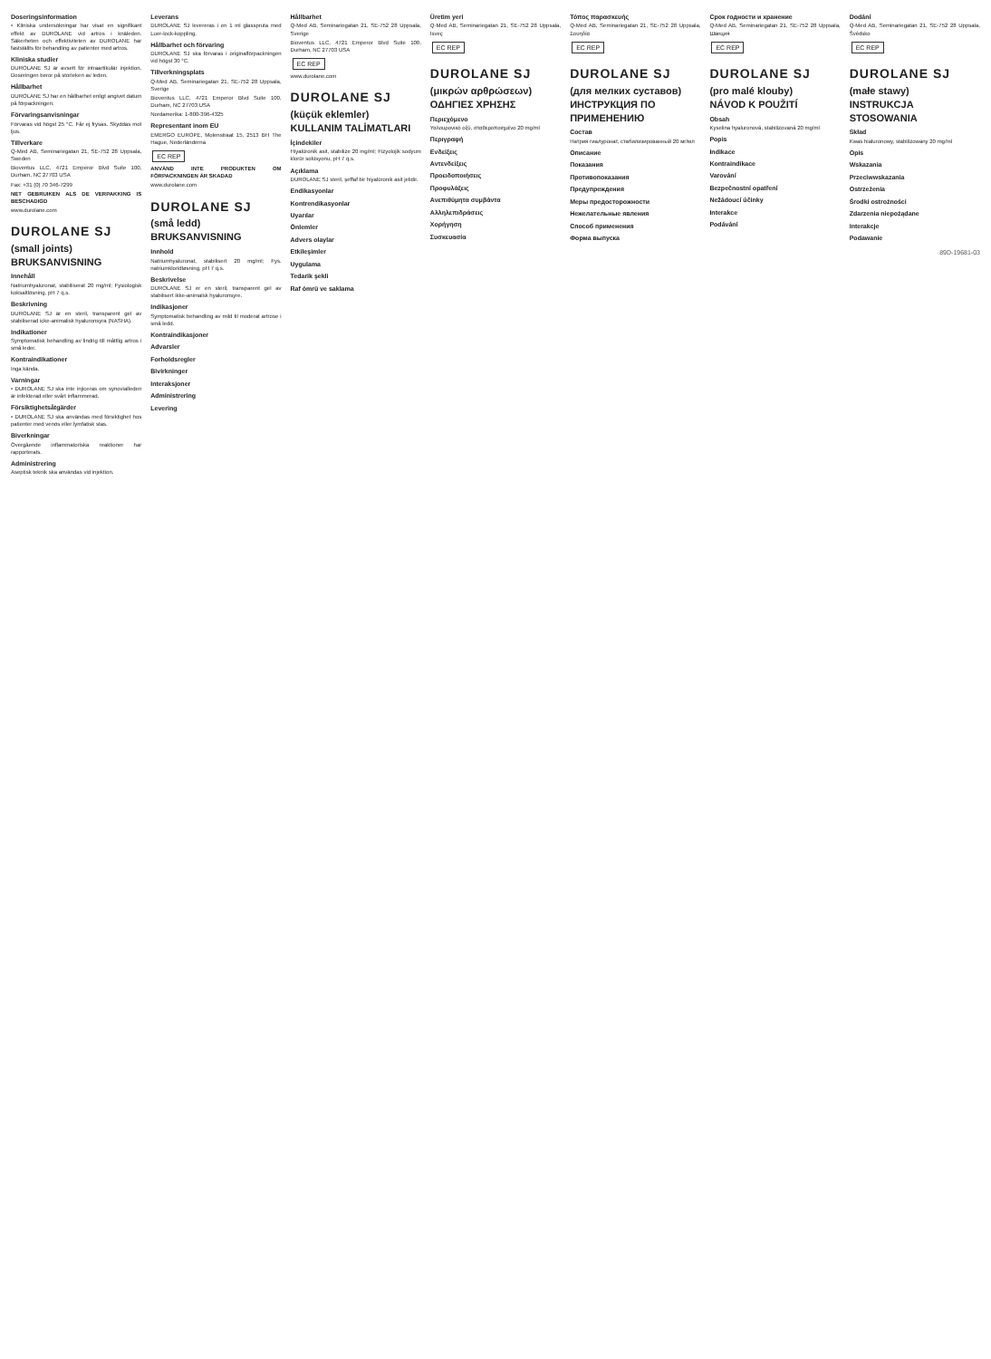Doseringsinformation
• Kliniska undersökningar har visat en signifikant effekt av DUROLANE vid artros i knäleden. Säkerheten och effektiviteten av DUROLANE har fastställts för behandling av patienter med artros.
Kliniska studier
DUROLANE SJ är avsett för intraartikulär injektion. Doseringen beror på storleken av leden.
Hållbarhet
DUROLANE SJ har en hållbarhet enligt angivet datum på förpackningen.
Förvaringsanvisningar
Förvaras vid högst 25 °C. Får ej frysas. Skyddas mot ljus.
Tillverkare
Q-Med AB, Seminariegatan 21, SE-752 28 Uppsala, Sweden
Bioventus LLC, 4721 Emperor Blvd Suite 100, Durham, NC 27703 USA
Fax: +31 (0) 70 346-7299
NET GEBRUIKEN ALS DE VERPAKKING IS BESCHADIGD
www.durolane.com
DUROLANE SJ
(small joints)
BRUKSANVISNING
Innehåll
Natriumhyaluronat, stabiliserat 20 mg/ml; Fysiologisk koksaltlösning, pH 7 q.s.
Beskrivning
DUROLANE SJ är en steril, transparent gel av stabiliserad icke-animalisk hyaluronsyra (NASHA).
Indikationer
Symptomatisk behandling av lindrig till måttlig artros i små leder.
Kontraindikationer
Inga kända.
Varningar
• DUROLANE SJ ska inte injiceras om synovialleden är infekterad eller svårt inflammerad.
Försiktighetsåtgärder
• DUROLANE SJ ska användas med försiktighet hos patienter med venös eller lymfatisk stas.
Biverkningar
Övergående inflammatoriska reaktioner har rapporterats.
Administrering
Aseptisk teknik ska användas vid injektion.
Leverans
DUROLANE SJ levereras i en 1 ml glasspruta med Luer-lock-koppling.
Hållbarhet och förvaring
DUROLANE SJ ska förvaras i originalförpackningen vid högst 30 °C.
Tillverkningsplats
Q-Med AB, Seminariegatan 21, SE-752 28 Uppsala, Sverige
Bioventus LLC, 4721 Emperor Blvd Suite 100, Durham, NC 27703 USA
Nordamerika: 1-800-396-4325
Representant inom EU
EMERGO EUROPE, Molenstraat 15, 2513 BH The Hague, Nederländerna
EC REP
ANVÄND INTE PRODUKTEN OM FÖRPACKNINGEN ÄR SKADAD
www.durolane.com
DUROLANE SJ
(små ledd)
BRUKSANVISNING
Innhold
Natriumhyaluronat, stabilisert 20 mg/ml; Fys. natriumkloridløsning, pH 7 q.s.
Beskrivelse
DUROLANE SJ er en steril, transparent gel av stabilisert ikke-animalsk hyaluronsyre.
Indikasjoner
Symptomatisk behandling av mild til moderat artrose i små ledd.
Kontraindikasjoner
Advarsler
Forholdsregler
Bivirkninger
Interaksjoner
Administrering
Levering
Hållbarhet
Q-Med AB, Seminariegatan 21, SE-752 28 Uppsala, Sverige
Bioventus LLC, 4721 Emperor Blvd Suite 100, Durham, NC 27703 USA
EC REP
www.durolane.com
DUROLANE SJ
(küçük eklemler)
KULLANIM TALİMATLARI
İçindekiler
Hiyalüronik asit, stabilize 20 mg/ml; Fizyolojik sodyum klorür solüsyonu, pH 7 q.s.
Açıklama
DUROLANE SJ steril, şeffaf bir hiyalüronik asit jelidir.
Endikasyonlar
Kontrendikasyonlar
Uyarılar
Önlemler
Advers olaylar
Etkileşimler
Uygulama
Tedarik şekli
Raf ömrü ve saklama
Üretim yeri
Q-Med AB, Seminariegatan 21, SE-752 28 Uppsala, İsveç
EC REP
DUROLANE SJ
(μικρών αρθρώσεων)
ΟΔΗΓΙΕΣ ΧΡΗΣΗΣ
Περιεχόμενο
Υαλουρονικό οξύ, σταθεροποιημένο 20 mg/ml
Περιγραφή
Ενδείξεις
Αντενδείξεις
Προειδοποιήσεις
Προφυλάξεις
Ανεπιθύμητα συμβάντα
Αλληλεπιδράσεις
Χορήγηση
Συσκευασία
Τόπος παρασκευής
Q-Med AB, Seminariegatan 21, SE-752 28 Uppsala, Σουηδία
EC REP
DUROLANE SJ
(для мелких суставов)
ИНСТРУКЦИЯ ПО ПРИМЕНЕНИЮ
Состав
Натрия гиалуронат, стабилизированный 20 мг/мл
Описание
Показания
Противопоказания
Предупреждения
Меры предосторожности
Нежелательные явления
Способ применения
Форма выпуска
Срок годности и хранение
Q-Med AB, Seminariegatan 21, SE-752 28 Uppsala, Швеция
EC REP
DUROLANE SJ
(pro malé klouby)
NÁVOD K POUŽITÍ
Obsah
Kyselina hyaluronová, stabilizovaná 20 mg/ml
Popis
Indikace
Kontraindikace
Varování
Bezpečnostní opatření
Nežádoucí účinky
Interakce
Podávání
Dodání
Q-Med AB, Seminariegatan 21, SE-752 28 Uppsala, Švédsko
EC REP
DUROLANE SJ
(małe stawy)
INSTRUKCJA STOSOWANIA
Skład
Kwas hialuronowy, stabilizowany 20 mg/ml
Opis
Wskazania
Przeciwwskazania
Ostrzeżenia
Środki ostrożności
Zdarzenia niepożądane
Interakcje
Podawanie
89D-19681-03